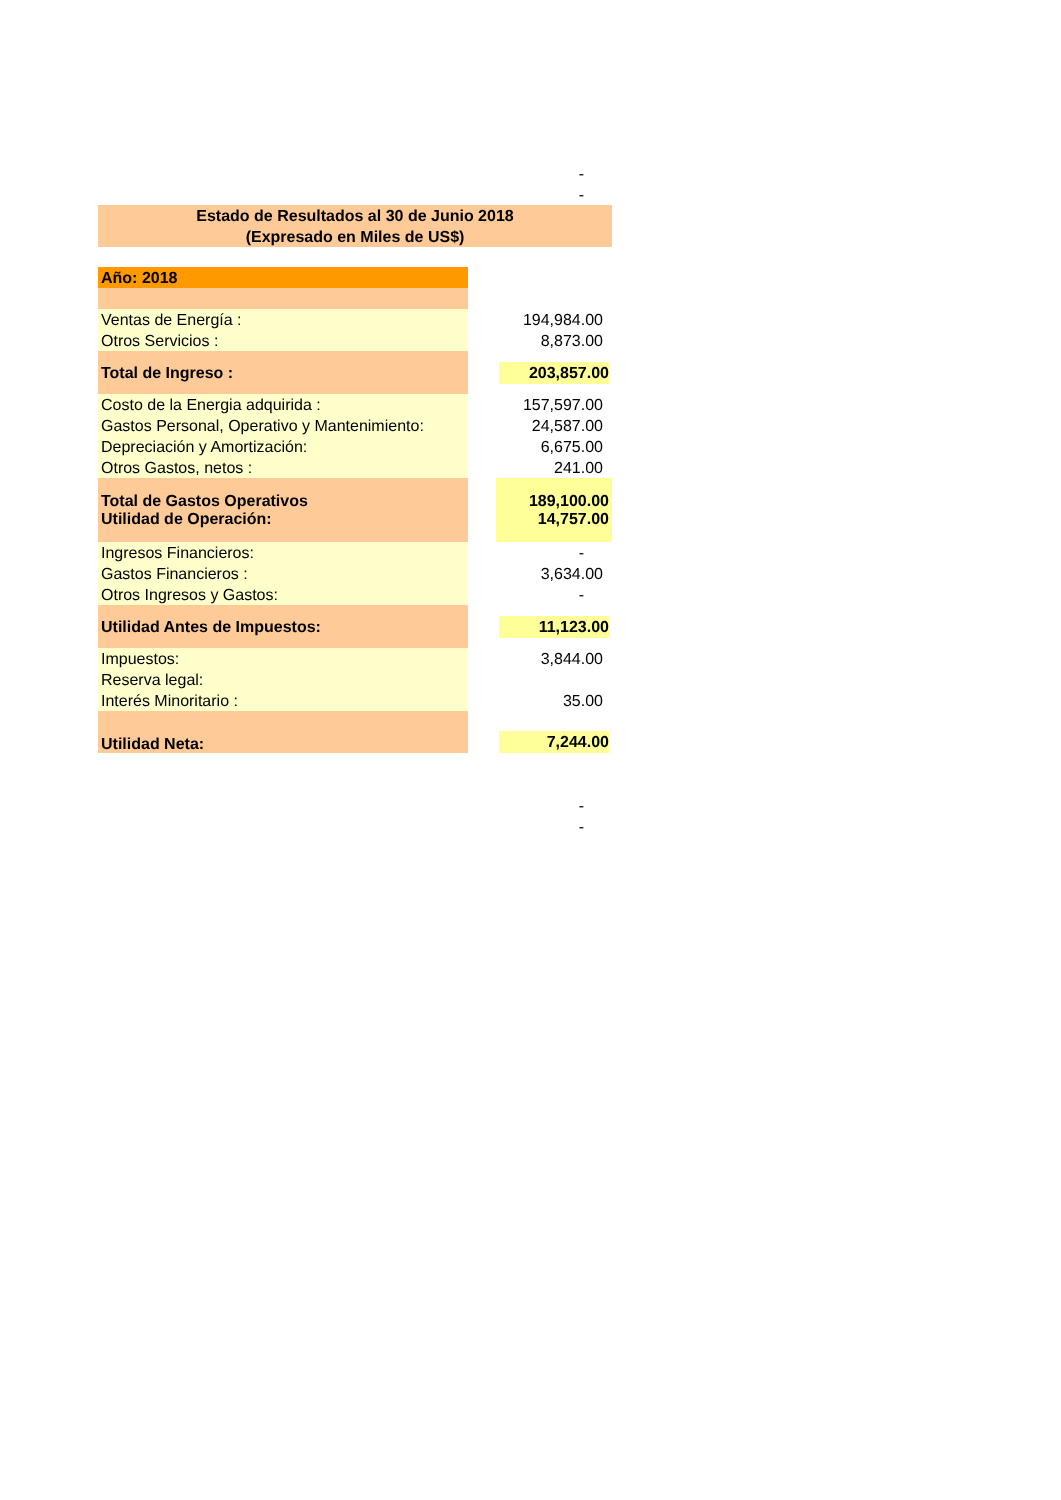| | | - |
| | | - |
| Estado de Resultados al 30 de Junio 2018 | | |
| (Expresado en Miles de US$) | | |
| Año: 2018 | | |
| Ventas de Energía : | | 194,984.00 |
| Otros Servicios : | | 8,873.00 |
| Total de Ingreso : | | 203,857.00 |
| Costo de la Energia adquirida : | | 157,597.00 |
| Gastos Personal, Operativo y Mantenimiento: | | 24,587.00 |
| Depreciación y Amortización: | | 6,675.00 |
| Otros Gastos, netos : | | 241.00 |
| Total de Gastos Operativos | | 189,100.00 |
| Utilidad de Operación: | | 14,757.00 |
| Ingresos Financieros: | | - |
| Gastos Financieros : | | 3,634.00 |
| Otros Ingresos y Gastos: | | - |
| Utilidad Antes de Impuestos: | | 11,123.00 |
| Impuestos: | | 3,844.00 |
| Reserva legal: | | |
| Interés Minoritario : | | 35.00 |
| Utilidad Neta: | | 7,244.00 |
| | | - |
| | | - |